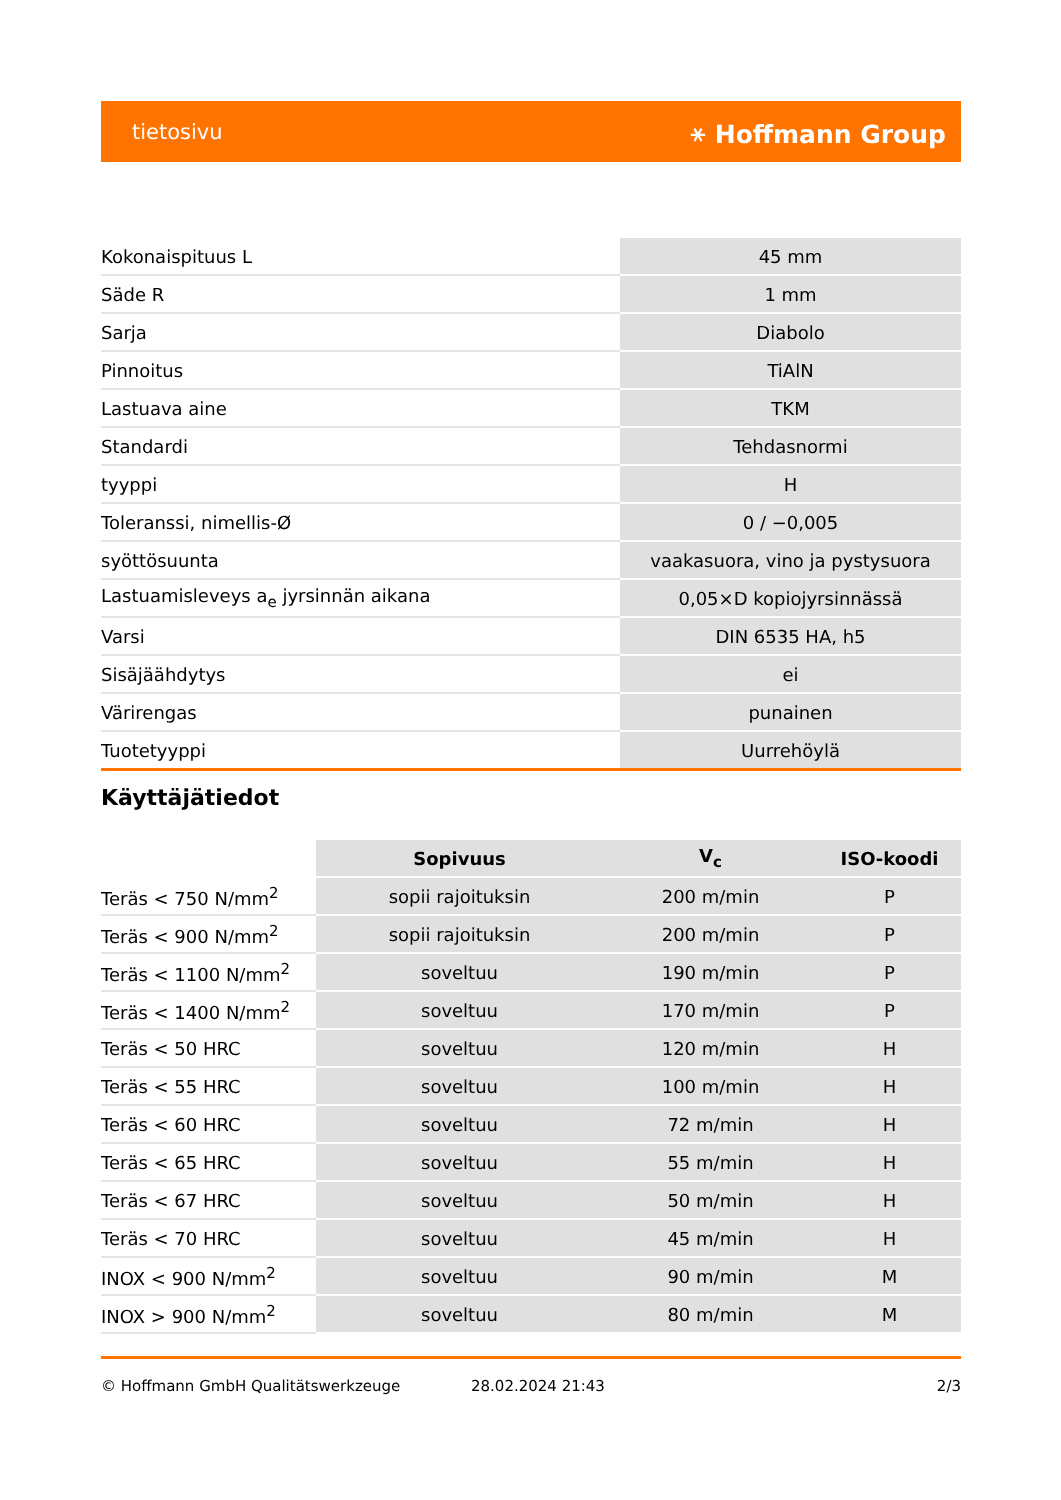tietosivu ⚹ Hoffmann Group
| Kokonaispituus L | 45 mm |
| Säde R | 1 mm |
| Sarja | Diabolo |
| Pinnoitus | TiAlN |
| Lastuava aine | TKM |
| Standardi | Tehdasnormi |
| tyyppi | H |
| Toleranssi, nimellis-Ø | 0 / −0,005 |
| syöttösuunta | vaakasuora, vino ja pystysuora |
| Lastuamisleveys a<sub>e</sub> jyrsinnän aikana | 0,05×D kopiojyrsinnässä |
| Varsi | DIN 6535 HA, h5 |
| Sisäjäähdytys | ei |
| Värirengas | punainen |
| Tuotetyyppi | Uurrehöylä |
Käyttäjätiedot
| | Sopivuus | V<sub>c</sub> | ISO-koodi |
| --- | --- | --- | --- |
| Teräs < 750 N/mm<sup>2</sup> | sopii rajoituksin | 200 m/min | P |
| Teräs < 900 N/mm<sup>2</sup> | sopii rajoituksin | 200 m/min | P |
| Teräs < 1100 N/mm<sup>2</sup> | soveltuu | 190 m/min | P |
| Teräs < 1400 N/mm<sup>2</sup> | soveltuu | 170 m/min | P |
| Teräs < 50 HRC | soveltuu | 120 m/min | H |
| Teräs < 55 HRC | soveltuu | 100 m/min | H |
| Teräs < 60 HRC | soveltuu | 72 m/min | H |
| Teräs < 65 HRC | soveltuu | 55 m/min | H |
| Teräs < 67 HRC | soveltuu | 50 m/min | H |
| Teräs < 70 HRC | soveltuu | 45 m/min | H |
| INOX < 900 N/mm<sup>2</sup> | soveltuu | 90 m/min | M |
| INOX > 900 N/mm<sup>2</sup> | soveltuu | 80 m/min | M |
© Hoffmann GmbH Qualitätswerkzeuge 28.02.2024 21:43 2/3